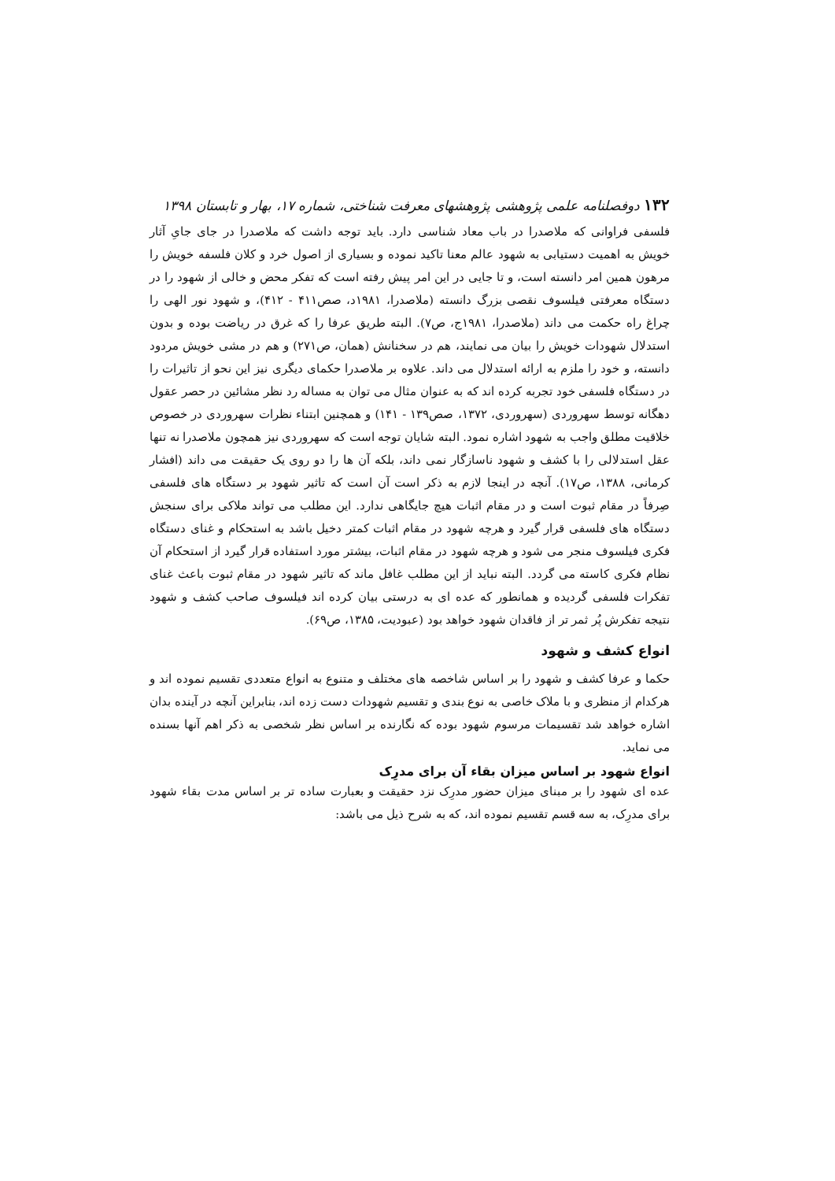۱۳۲ دوفصلنامه علمی پژوهشی پژوهشهای معرفت شناختی، شماره ۱۷، بهار و تابستان ۱۳۹۸
فلسفی فراوانی که ملاصدرا در باب معاد شناسی دارد. باید توجه داشت که ملاصدرا در جای جایِ آثار خویش به اهمیت دستیابی به شهود عالم معنا تاکید نموده و بسیاری از اصول خرد و کلان فلسفه خویش را مرهون همین امر دانسته است، و تا جایی در این امر پیش رفته است که تفکر محض و خالی از شهود را در دستگاه معرفتی فیلسوف نقصی بزرگ دانسته (ملاصدرا، ۱۹۸۱د، صص۴۱۱ - ۴۱۲)، و شهود نور الهی را چراغ راه حکمت می داند (ملاصدرا، ۱۹۸۱ج، ص۷). البته طریق عرفا را که غرق در ریاضت بوده و بدون استدلال شهودات خویش را بیان می نمایند، هم در سخنانش (همان، ص۲۷۱) و هم در مشی خویش مردود دانسته، و خود را ملزم به ارائه استدلال می داند. علاوه بر ملاصدرا حکمای دیگری نیز این نحو از تاثیرات را در دستگاه فلسفی خود تجربه کرده اند که به عنوان مثال می توان به مساله رد نظر مشائین در حصر عقول دهگانه توسط سهروردی (سهروردی، ۱۳۷۲، صص۱۳۹ - ۱۴۱) و همچنین ابتناء نظرات سهروردی در خصوص خلاقیت مطلق واجب به شهود اشاره نمود. البته شایان توجه است که سهروردی نیز همچون ملاصدرا نه تنها عقل استدلالی را با کشف و شهود ناسازگار نمی داند، بلکه آن ها را دو روی یک حقیقت می داند (افشار کرمانی، ۱۳۸۸، ص۱۷). آنچه در اینجا لازم به ذکر است آن است که تاثیر شهود بر دستگاه های فلسفی صِرفاً در مقام ثبوت است و در مقام اثبات هیچ جایگاهی ندارد. این مطلب می تواند ملاکی برای سنجش دستگاه های فلسفی قرار گیرد و هرچه شهود در مقام اثبات کمتر دخیل باشد به استحکام و غنای دستگاه فکری فیلسوف منجر می شود و هرچه شهود در مقام اثبات، بیشتر مورد استفاده قرار گیرد از استحکام آن نظام فکری کاسته می گردد. البته نباید از این مطلب غافل ماند که تاثیر شهود در مقام ثبوت باعث غنای تفکرات فلسفی گردیده و همانطور که عده ای به درستی بیان کرده اند فیلسوف صاحب کشف و شهود نتیجه تفکرش پُر ثمر تر از فاقدان شهود خواهد بود (عبودیت، ۱۳۸۵، ص۶۹).
انواع کشف و شهود
حکما و عرفا کشف و شهود را بر اساس شاخصه های مختلف و متنوع به انواع متعددی تقسیم نموده اند و هرکدام از منظری و با ملاک خاصی به نوع بندی و تقسیم شهودات دست زده اند، بنابراین آنچه در آینده بدان اشاره خواهد شد تقسیمات مرسوم شهود بوده که نگارنده بر اساس نظر شخصی به ذکر اهم آنها بسنده می نماید.
انواع شهود بر اساس میزان بقاء آن برای مدرِک
عده ای شهود را بر مبنای میزان حضور مدرِک نزد حقیقت و بعبارت ساده تر بر اساس مدت بقاء شهود برای مدرِک، به سه قسم تقسیم نموده اند، که به شرح ذیل می باشد: